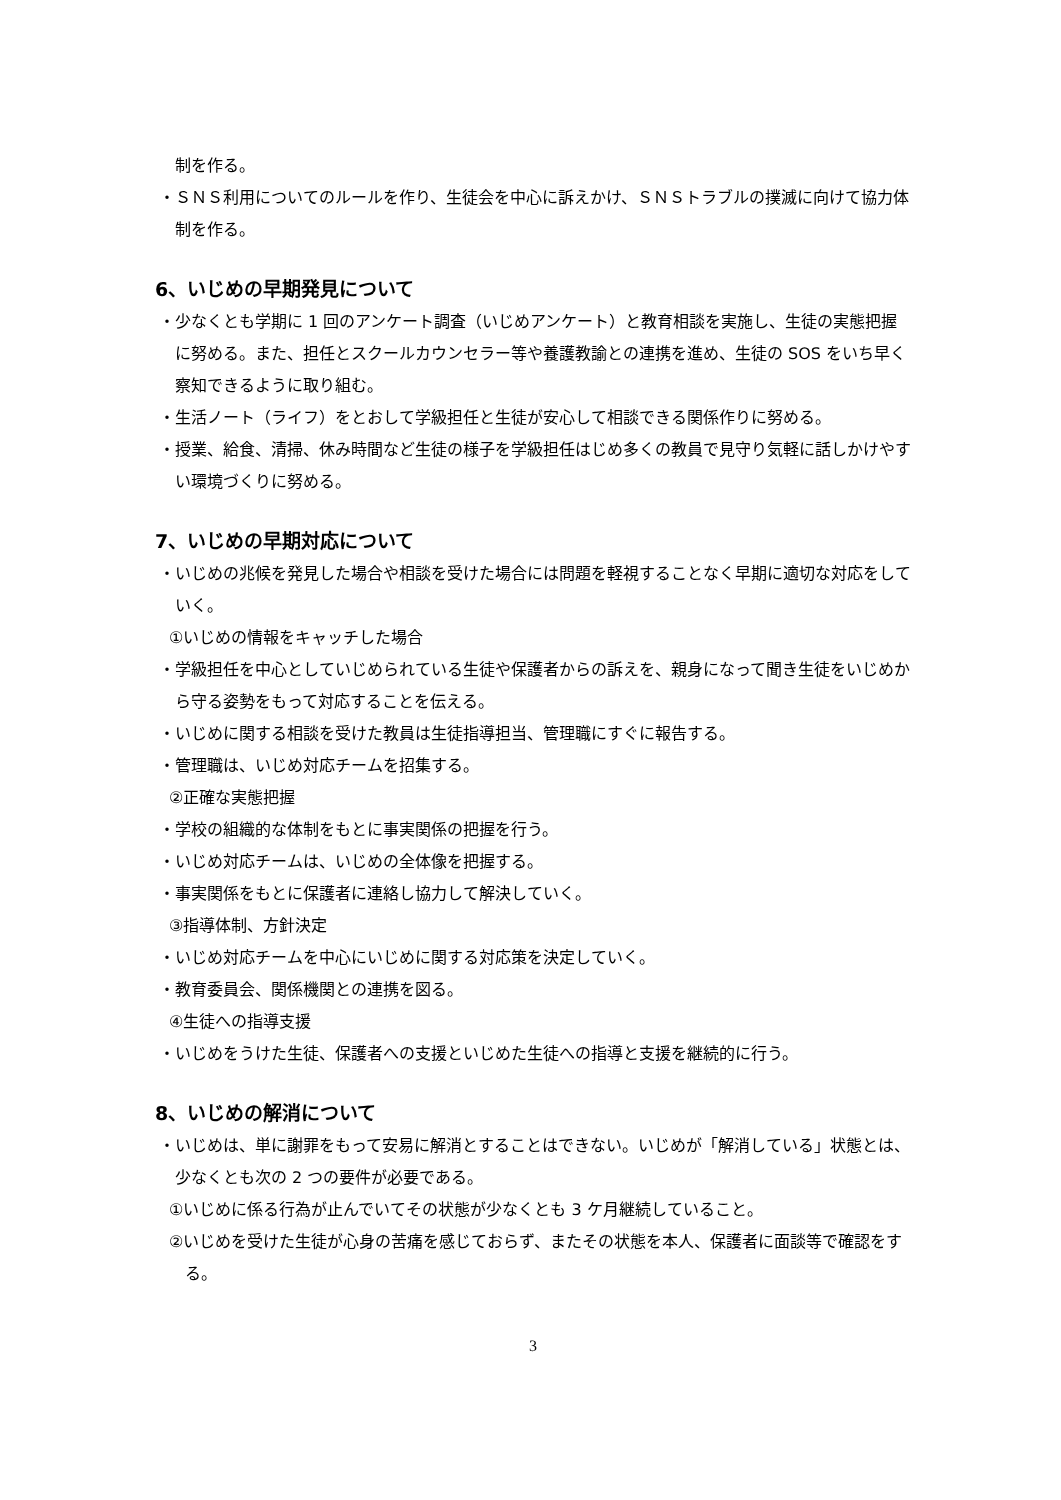制を作る。
・ＳＮＳ利用についてのルールを作り、生徒会を中心に訴えかけ、ＳＮＳトラブルの撲滅に向けて協力体制を作る。
6、いじめの早期発見について
・少なくとも学期に 1 回のアンケート調査（いじめアンケート）と教育相談を実施し、生徒の実態把握に努める。また、担任とスクールカウンセラー等や養護教諭との連携を進め、生徒の SOS をいち早く察知できるように取り組む。
・生活ノート（ライフ）をとおして学級担任と生徒が安心して相談できる関係作りに努める。
・授業、給食、清掃、休み時間など生徒の様子を学級担任はじめ多くの教員で見守り気軽に話しかけやすい環境づくりに努める。
7、いじめの早期対応について
・いじめの兆候を発見した場合や相談を受けた場合には問題を軽視することなく早期に適切な対応をしていく。
①いじめの情報をキャッチした場合
・学級担任を中心としていじめられている生徒や保護者からの訴えを、親身になって聞き生徒をいじめから守る姿勢をもって対応することを伝える。
・いじめに関する相談を受けた教員は生徒指導担当、管理職にすぐに報告する。
・管理職は、いじめ対応チームを招集する。
②正確な実態把握
・学校の組織的な体制をもとに事実関係の把握を行う。
・いじめ対応チームは、いじめの全体像を把握する。
・事実関係をもとに保護者に連絡し協力して解決していく。
③指導体制、方針決定
・いじめ対応チームを中心にいじめに関する対応策を決定していく。
・教育委員会、関係機関との連携を図る。
④生徒への指導支援
・いじめをうけた生徒、保護者への支援といじめた生徒への指導と支援を継続的に行う。
8、いじめの解消について
・いじめは、単に謝罪をもって安易に解消とすることはできない。いじめが「解消している」状態とは、少なくとも次の 2 つの要件が必要である。
①いじめに係る行為が止んでいてその状態が少なくとも 3 ケ月継続していること。
②いじめを受けた生徒が心身の苦痛を感じておらず、またその状態を本人、保護者に面談等で確認をする。
3